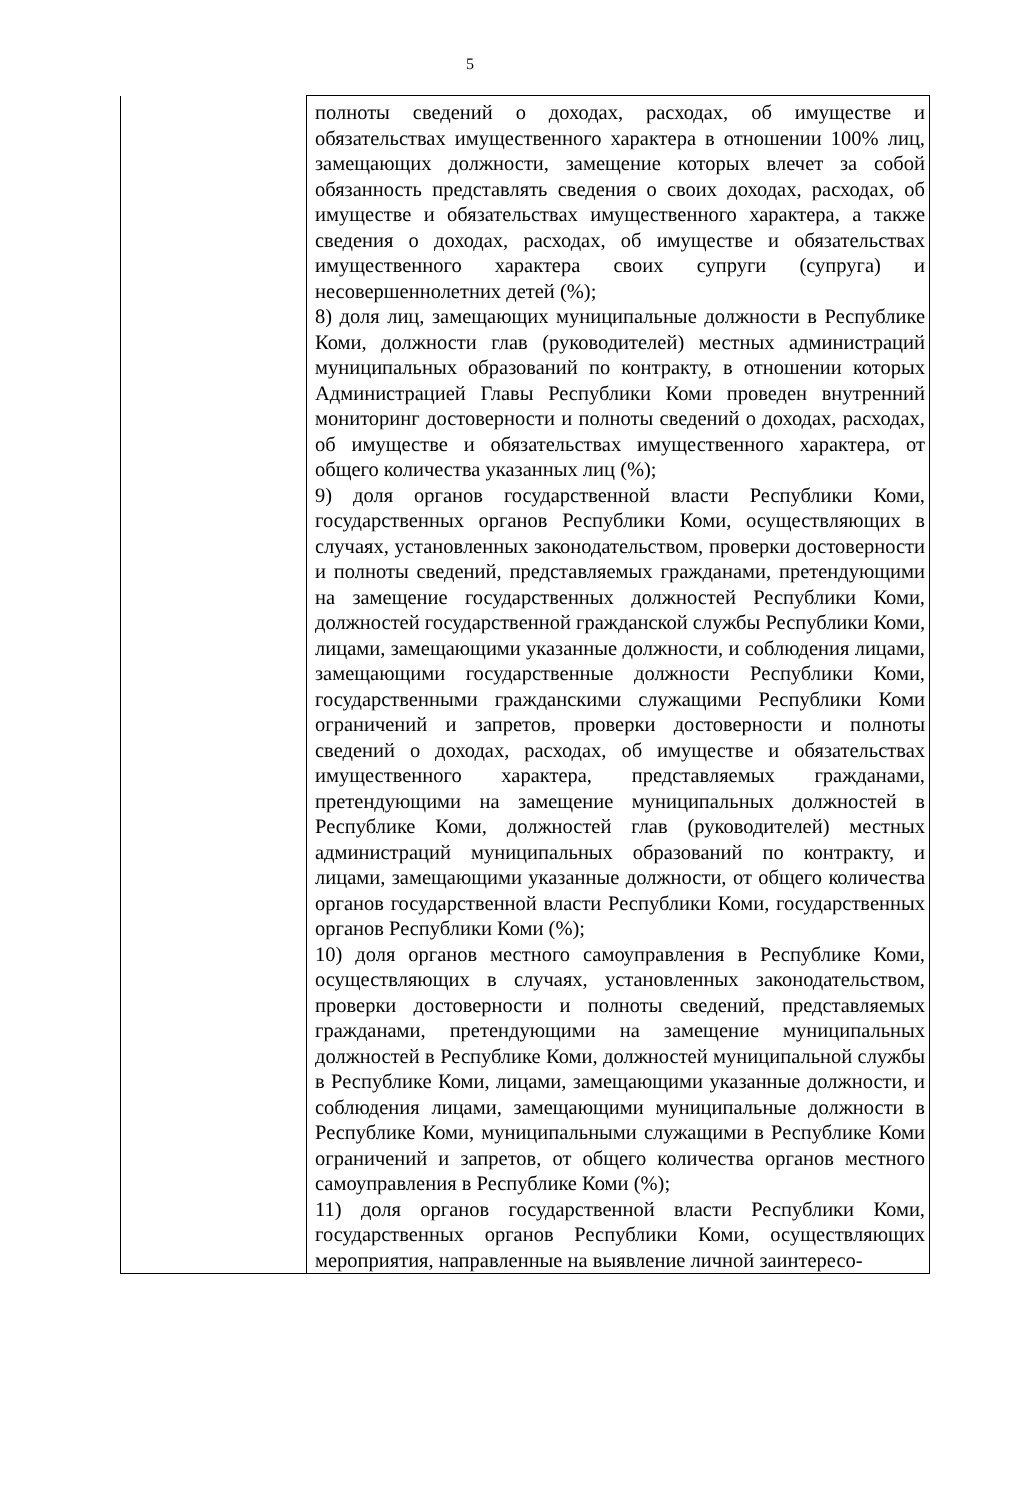5
| | полноты сведений о доходах, расходах, об имуществе и обязательствах имущественного характера в отношении 100% лиц, замещающих должности, замещение которых влечет за собой обязанность представлять сведения о своих доходах, расходах, об имуществе и обязательствах имущественного характера, а также сведения о доходах, расходах, об имуществе и обязательствах имущественного характера своих супруги (супруга) и несовершеннолетних детей (%); 8) доля лиц, замещающих муниципальные должности в Республике Коми, должности глав (руководителей) местных администраций муниципальных образований по контракту, в отношении которых Администрацией Главы Республики Коми проведен внутренний мониторинг достоверности и полноты сведений о доходах, расходах, об имуществе и обязательствах имущественного характера, от общего количества указанных лиц (%); 9) доля органов государственной власти Республики Коми, государственных органов Республики Коми, осуществляющих в случаях, установленных законодательством, проверки достоверности и полноты сведений, представляемых гражданами, претендующими на замещение государственных должностей Республики Коми, должностей государственной гражданской службы Республики Коми, лицами, замещающими указанные должности, и соблюдения лицами, замещающими государственные должности Республики Коми, государственными гражданскими служащими Республики Коми ограничений и запретов, проверки достоверности и полноты сведений о доходах, расходах, об имуществе и обязательствах имущественного характера, представляемых гражданами, претендующими на замещение муниципальных должностей в Республике Коми, должностей глав (руководителей) местных администраций муниципальных образований по контракту, и лицами, замещающими указанные должности, от общего количества органов государственной власти Республики Коми, государственных органов Республики Коми (%); 10) доля органов местного самоуправления в Республике Коми, осуществляющих в случаях, установленных законодательством, проверки достоверности и полноты сведений, представляемых гражданами, претендующими на замещение муниципальных должностей в Республике Коми, должностей муниципальной службы в Республике Коми, лицами, замещающими указанные должности, и соблюдения лицами, замещающими муниципальные должности в Республике Коми, муниципальными служащими в Республике Коми ограничений и запретов, от общего количества органов местного самоуправления в Республике Коми (%); 11) доля органов государственной власти Республики Коми, государственных органов Республики Коми, осуществляющих мероприятия, направленные на выявление личной заинтересо- |